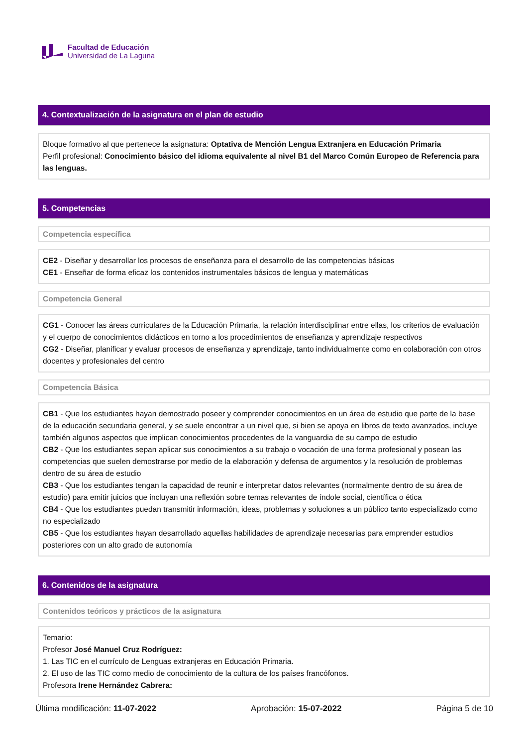Facultad de Educación
Universidad de La Laguna
4. Contextualización de la asignatura en el plan de estudio
Bloque formativo al que pertenece la asignatura: Optativa de Mención Lengua Extranjera en Educación Primaria
Perfil profesional: Conocimiento básico del idioma equivalente al nivel B1 del Marco Común Europeo de Referencia para las lenguas.
5. Competencias
Competencia específica
CE2 - Diseñar y desarrollar los procesos de enseñanza para el desarrollo de las competencias básicas
CE1 - Enseñar de forma eficaz los contenidos instrumentales básicos de lengua y matemáticas
Competencia General
CG1 - Conocer las áreas curriculares de la Educación Primaria, la relación interdisciplinar entre ellas, los criterios de evaluación y el cuerpo de conocimientos didácticos en torno a los procedimientos de enseñanza y aprendizaje respectivos
CG2 - Diseñar, planificar y evaluar procesos de enseñanza y aprendizaje, tanto individualmente como en colaboración con otros docentes y profesionales del centro
Competencia Básica
CB1 - Que los estudiantes hayan demostrado poseer y comprender conocimientos en un área de estudio que parte de la base de la educación secundaria general, y se suele encontrar a un nivel que, si bien se apoya en libros de texto avanzados, incluye también algunos aspectos que implican conocimientos procedentes de la vanguardia de su campo de estudio
CB2 - Que los estudiantes sepan aplicar sus conocimientos a su trabajo o vocación de una forma profesional y posean las competencias que suelen demostrarse por medio de la elaboración y defensa de argumentos y la resolución de problemas dentro de su área de estudio
CB3 - Que los estudiantes tengan la capacidad de reunir e interpretar datos relevantes (normalmente dentro de su área de estudio) para emitir juicios que incluyan una reflexión sobre temas relevantes de índole social, científica o ética
CB4 - Que los estudiantes puedan transmitir información, ideas, problemas y soluciones a un público tanto especializado como no especializado
CB5 - Que los estudiantes hayan desarrollado aquellas habilidades de aprendizaje necesarias para emprender estudios posteriores con un alto grado de autonomía
6. Contenidos de la asignatura
Contenidos teóricos y prácticos de la asignatura
Temario:
Profesor José Manuel Cruz Rodríguez:
1. Las TIC en el currículo de Lenguas extranjeras en Educación Primaria.
2. El uso de las TIC como medio de conocimiento de la cultura de los países francófonos.
Profesora Irene Hernández Cabrera:
Última modificación: 11-07-2022 Aprobación: 15-07-2022 Página 5 de 10